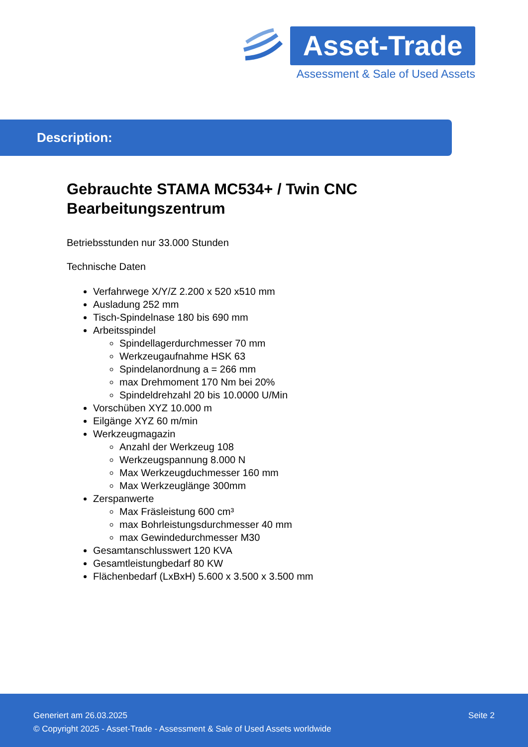Asset-Trade
Assessment & Sale of Used Assets
Description:
Gebrauchte STAMA MC534+ / Twin CNC Bearbeitungszentrum
Betriebsstunden nur 33.000 Stunden
Technische Daten
Verfahrwege X/Y/Z 2.200 x 520 x510 mm
Ausladung 252 mm
Tisch-Spindelnase 180 bis 690 mm
Arbeitsspindel
Spindellagerdurchmesser 70 mm
Werkzeugaufnahme HSK 63
Spindelanordnung a = 266 mm
max Drehmoment 170 Nm bei 20%
Spindeldrehzahl 20 bis 10.0000 U/Min
Vorschüben XYZ 10.000 m
Eilgänge XYZ 60 m/min
Werkzeugmagazin
Anzahl der Werkzeug 108
Werkzeugspannung 8.000 N
Max Werkzeugduchmesser 160 mm
Max Werkzeuglänge 300mm
Zerspanwerte
Max Fräsleistung 600 cm³
max Bohrleistungsdurchmesser 40 mm
max Gewindedurchmesser M30
Gesamtanschlusswert 120 KVA
Gesamtleistungbedarf 80 KW
Flächenbedarf (LxBxH) 5.600 x 3.500 x 3.500 mm
Seite 2 Generiert am 26.03.2025
© Copyright 2025 - Asset-Trade - Assessment & Sale of Used Assets worldwide